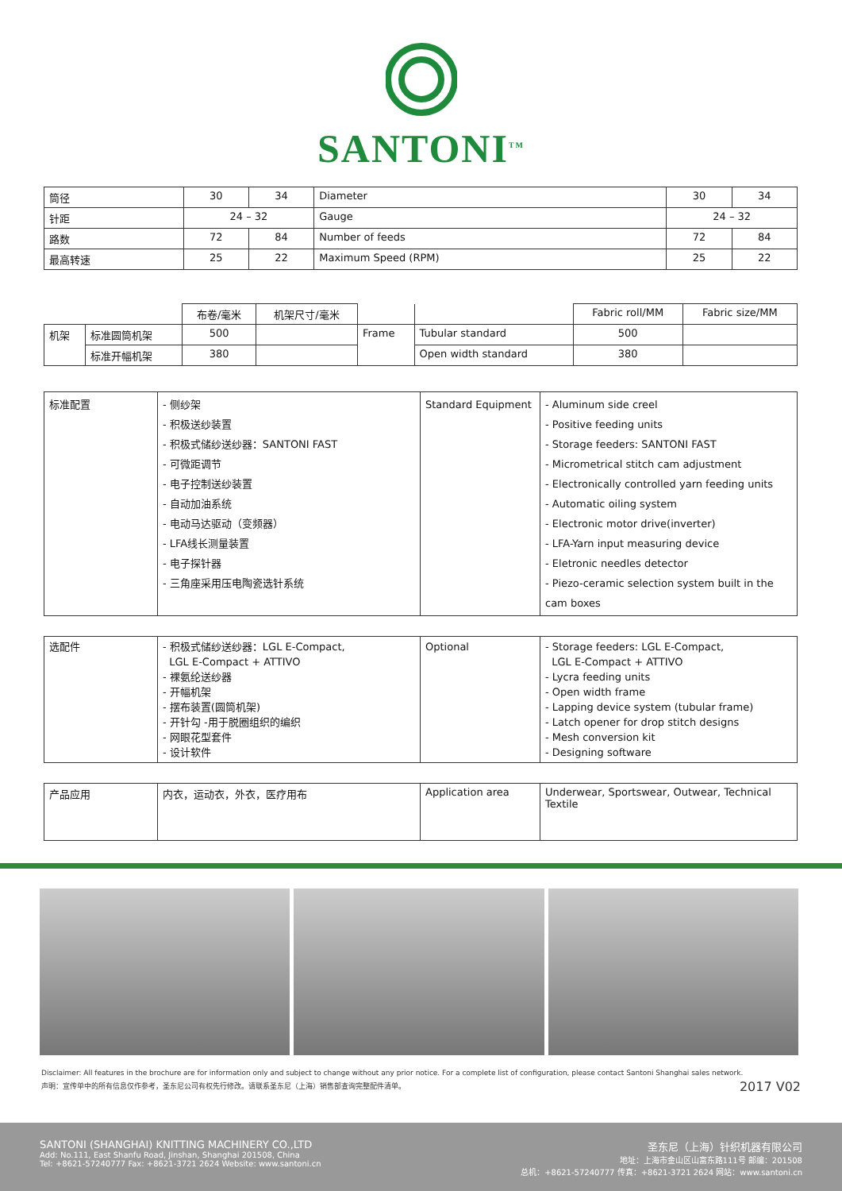SANTONI<sup>TM</sup>
| 筒径 | 30 | 34 | Diameter | 30 | 34 |
| 针距 | 24 – 32 | | Gauge | 24 – 32 | |
| 路数 | 72 | 84 | Number of feeds | 72 | 84 |
| 最高转速 | 25 | 22 | Maximum Speed (RPM) | 25 | 22 |
| | | 布卷/毫米 | 机架尺寸/毫米 | | | Fabric roll/MM | Fabric size/MM |
| 机架 | 标准圆筒机架 | 500 | | Frame | Tubular standard | 500 | |
| | 标准开幅机架 | 380 | | | Open width standard | 380 | |
| 标准配置 | - 侧纱架 - 积极送纱装置 - 积极式储纱送纱器：SANTONI FAST - 可微距调节 - 电子控制送纱装置 - 自动加油系统 - 电动马达驱动（变频器） - LFA线长测量装置 - 电子探针器 - 三角座采用压电陶瓷选针系统 | Standard Equipment | - Aluminum side creel - Positive feeding units - Storage feeders: SANTONI FAST - Micrometrical stitch cam adjustment - Electronically controlled yarn feeding units - Automatic oiling system - Electronic motor drive(inverter) - LFA-Yarn input measuring device - Eletronic needles detector - Piezo-ceramic selection system built in the cam boxes |
| 选配件 | - 积极式储纱送纱器：LGL E-Compact, LGL E-Compact + ATTIVO - 裸氨纶送纱器 - 开幅机架 - 摆布装置(圆筒机架) - 开针勾 -用于脱圈组织的编织 - 网眼花型套件 - 设计软件 | Optional | - Storage feeders: LGL E-Compact, LGL E-Compact + ATTIVO - Lycra feeding units - Open width frame - Lapping device system (tubular frame) - Latch opener for drop stitch designs - Mesh conversion kit - Designing software |
| 产品应用 | 内衣，运动衣，外衣，医疗用布 | Application area | Underwear, Sportswear, Outwear, Technical Textile |
Disclaimer: All features in the brochure are for information only and subject to change without any prior notice. For a complete list of configuration, please contact Santoni Shanghai sales network.
声明：宣传单中的所有信息仅作参考，圣东尼公司有权先行修改。请联系圣东尼（上海）销售部查询完整配件清单。 2017 V02
SANTONI (SHANGHAI) KNITTING MACHINERY CO.,LTD
Add: No.111, East Shanfu Road, Jinshan, Shanghai 201508, China
Tel: +8621-57240777 Fax: +8621-3721 2624 Website: www.santoni.cn
圣东尼（上海）针织机器有限公司
地址：上海市金山区山富东路111号 邮编：201508
总机：+8621-57240777 传真：+8621-3721 2624 网站：www.santoni.cn